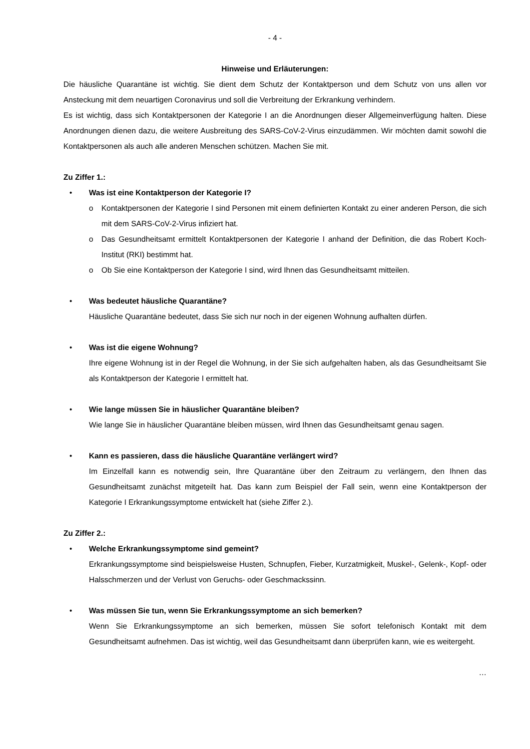- 4 -
Hinweise und Erläuterungen:
Die häusliche Quarantäne ist wichtig. Sie dient dem Schutz der Kontaktperson und dem Schutz von uns allen vor Ansteckung mit dem neuartigen Coronavirus und soll die Verbreitung der Erkrankung verhindern.
Es ist wichtig, dass sich Kontaktpersonen der Kategorie I an die Anordnungen dieser Allgemeinverfügung halten. Diese Anordnungen dienen dazu, die weitere Ausbreitung des SARS-CoV-2-Virus einzudämmen. Wir möchten damit sowohl die Kontaktpersonen als auch alle anderen Menschen schützen. Machen Sie mit.
Zu Ziffer 1.:
• Was ist eine Kontaktperson der Kategorie I?
o Kontaktpersonen der Kategorie I sind Personen mit einem definierten Kontakt zu einer anderen Person, die sich mit dem SARS-CoV-2-Virus infiziert hat.
o Das Gesundheitsamt ermittelt Kontaktpersonen der Kategorie I anhand der Definition, die das Robert Koch-Institut (RKI) bestimmt hat.
o Ob Sie eine Kontaktperson der Kategorie I sind, wird Ihnen das Gesundheitsamt mitteilen.
• Was bedeutet häusliche Quarantäne?
Häusliche Quarantäne bedeutet, dass Sie sich nur noch in der eigenen Wohnung aufhalten dürfen.
• Was ist die eigene Wohnung?
Ihre eigene Wohnung ist in der Regel die Wohnung, in der Sie sich aufgehalten haben, als das Gesundheitsamt Sie als Kontaktperson der Kategorie I ermittelt hat.
• Wie lange müssen Sie in häuslicher Quarantäne bleiben?
Wie lange Sie in häuslicher Quarantäne bleiben müssen, wird Ihnen das Gesundheitsamt genau sagen.
• Kann es passieren, dass die häusliche Quarantäne verlängert wird?
Im Einzelfall kann es notwendig sein, Ihre Quarantäne über den Zeitraum zu verlängern, den Ihnen das Gesundheitsamt zunächst mitgeteilt hat. Das kann zum Beispiel der Fall sein, wenn eine Kontaktperson der Kategorie I Erkrankungssymptome entwickelt hat (siehe Ziffer 2.).
Zu Ziffer 2.:
• Welche Erkrankungssymptome sind gemeint?
Erkrankungssymptome sind beispielsweise Husten, Schnupfen, Fieber, Kurzatmigkeit, Muskel-, Gelenk-, Kopf- oder Halsschmerzen und der Verlust von Geruchs- oder Geschmackssinn.
• Was müssen Sie tun, wenn Sie Erkrankungssymptome an sich bemerken?
Wenn Sie Erkrankungssymptome an sich bemerken, müssen Sie sofort telefonisch Kontakt mit dem Gesundheitsamt aufnehmen. Das ist wichtig, weil das Gesundheitsamt dann überprüfen kann, wie es weitergeht.
…